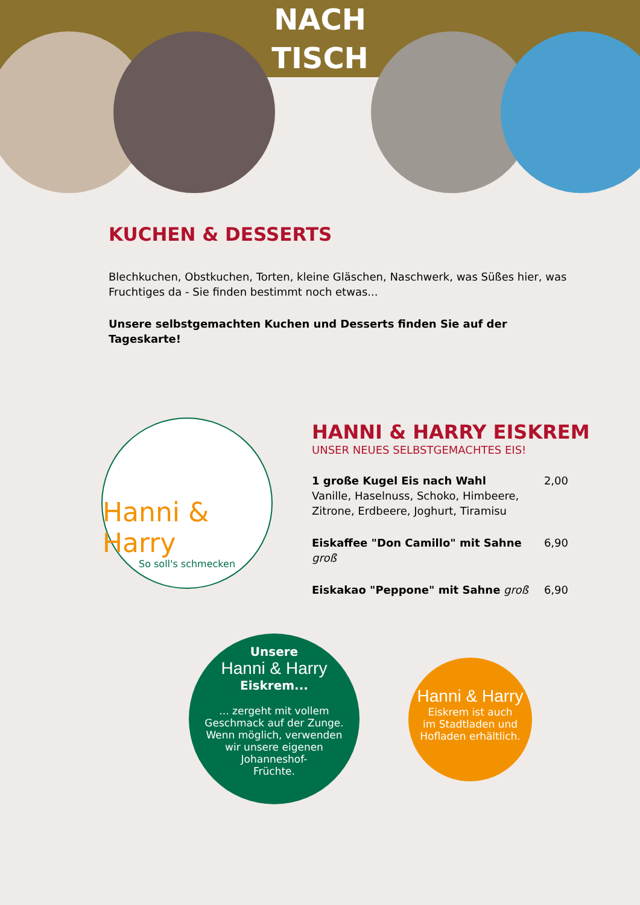NACH
TISCH
KUCHEN & DESSERTS
Blechkuchen, Obstkuchen, Torten, kleine Gläschen, Naschwerk, was Süßes hier, was Fruchtiges da - Sie finden bestimmt noch etwas...
Unsere selbstgemachten Kuchen und Desserts finden Sie auf der Tageskarte!
Hanni & Harry
So soll's schmecken
HANNI & HARRY EISKREM
UNSER NEUES SELBSTGEMACHTES EIS!
1 große Kugel Eis nach Wahl
Vanille, Haselnuss, Schoko, Himbeere, Zitrone, Erdbeere, Joghurt, Tiramisu
2,00
Eiskaffee "Don Camillo" mit Sahne groß
6,90
Eiskakao "Peppone" mit Sahne groß
6,90
Unsere
Hanni & Harry
Eiskrem...
... zergeht mit vollem
Geschmack auf der Zunge.
Wenn möglich, verwenden
wir unsere eigenen
Johanneshof-
Früchte.
Hanni & Harry
Eiskrem ist auch
im Stadtladen und
Hofladen erhältlich.